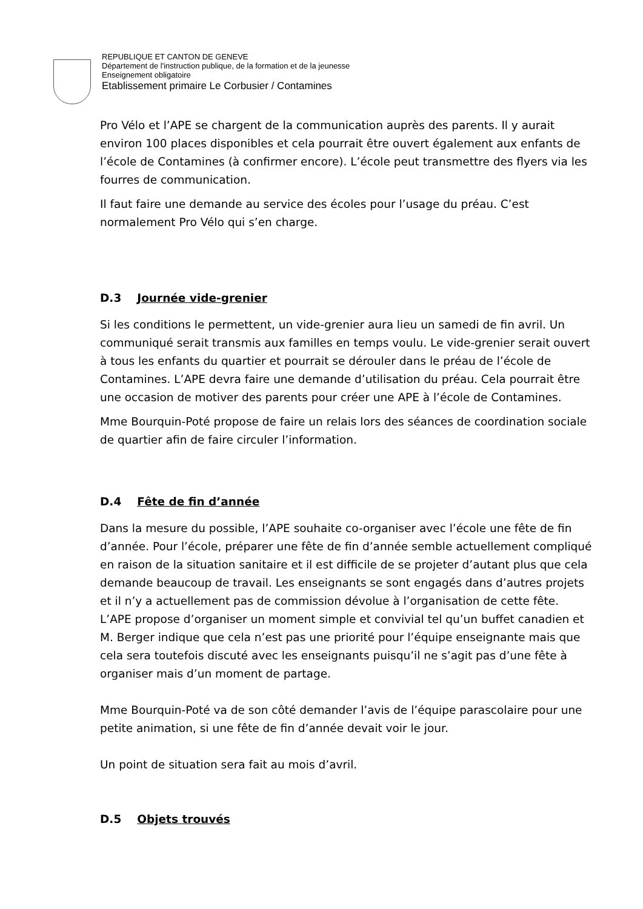REPUBLIQUE ET CANTON DE GENEVE
Département de l'instruction publique, de la formation et de la jeunesse
Enseignement obligatoire
Etablissement primaire Le Corbusier / Contamines
Pro Vélo et l’APE se chargent de la communication auprès des parents. Il y aurait environ 100 places disponibles et cela pourrait être ouvert également aux enfants de l’école de Contamines (à confirmer encore). L’école peut transmettre des flyers via les fourres de communication.
Il faut faire une demande au service des écoles pour l’usage du préau. C’est normalement Pro Vélo qui s’en charge.
D.3 Journée vide-grenier
Si les conditions le permettent, un vide-grenier aura lieu un samedi de fin avril. Un communiqué serait transmis aux familles en temps voulu. Le vide-grenier serait ouvert à tous les enfants du quartier et pourrait se dérouler dans le préau de l’école de Contamines. L’APE devra faire une demande d’utilisation du préau. Cela pourrait être une occasion de motiver des parents pour créer une APE à l’école de Contamines.
Mme Bourquin-Poté propose de faire un relais lors des séances de coordination sociale de quartier afin de faire circuler l’information.
D.4 Fête de fin d’année
Dans la mesure du possible, l’APE souhaite co-organiser avec l’école une fête de fin d’année. Pour l’école, préparer une fête de fin d’année semble actuellement compliqué en raison de la situation sanitaire et il est difficile de se projeter d’autant plus que cela demande beaucoup de travail. Les enseignants se sont engagés dans d’autres projets et il n’y a actuellement pas de commission dévolue à l’organisation de cette fête.
L’APE propose d’organiser un moment simple et convivial tel qu’un buffet canadien et M. Berger indique que cela n’est pas une priorité pour l’équipe enseignante mais que cela sera toutefois discuté avec les enseignants puisqu’il ne s’agit pas d’une fête à organiser mais d’un moment de partage.
Mme Bourquin-Poté va de son côté demander l’avis de l’équipe parascolaire pour une petite animation, si une fête de fin d’année devait voir le jour.
Un point de situation sera fait au mois d’avril.
D.5 Objets trouvés